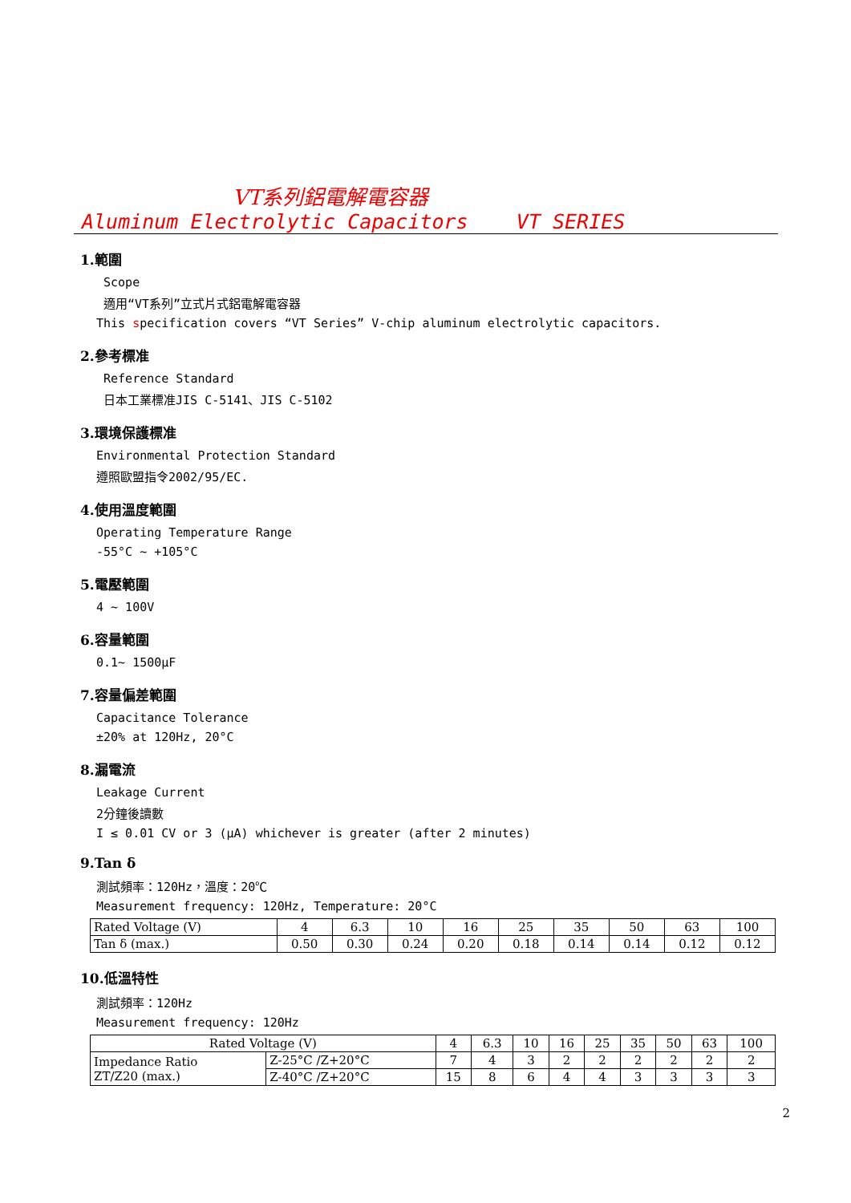VT系列鋁電解電容器
Aluminum Electrolytic Capacitors VT SERIES
1.範圍
Scope
適用“VT系列”立式片式鋁電解電容器
This specification covers “VT Series” V-chip aluminum electrolytic capacitors.
2.參考標准
Reference Standard
日本工業標准JIS C-5141、JIS C-5102
3.環境保護標准
Environmental Protection Standard
遵照歐盟指令2002/95/EC.
4.使用溫度範圍
Operating Temperature Range
-55°C ~ +105°C
5.電壓範圍
4 ~ 100V
6.容量範圍
0.1~ 1500μF
7.容量偏差範圍
Capacitance Tolerance
±20% at 120Hz, 20°C
8.漏電流
Leakage Current
2分鐘後讀數
I ≤ 0.01 CV or 3 (μA) whichever is greater (after 2 minutes)
9.Tan δ
測試頻率：120Hz，溫度：20℃
Measurement frequency: 120Hz, Temperature: 20°C
| Rated Voltage (V) | 4 | 6.3 | 10 | 16 | 25 | 35 | 50 | 63 | 100 |
| Tan δ (max.) | 0.50 | 0.30 | 0.24 | 0.20 | 0.18 | 0.14 | 0.14 | 0.12 | 0.12 |
10.低溫特性
測試頻率：120Hz
Measurement frequency: 120Hz
| Rated Voltage (V) | | 4 | 6.3 | 10 | 16 | 25 | 35 | 50 | 63 | 100 |
| Impedance Ratio ZT/Z20 (max.) | Z-25°C /Z+20°C | 7 | 4 | 3 | 2 | 2 | 2 | 2 | 2 | 2 |
| | Z-40°C /Z+20°C | 15 | 8 | 6 | 4 | 4 | 3 | 3 | 3 | 3 |
2